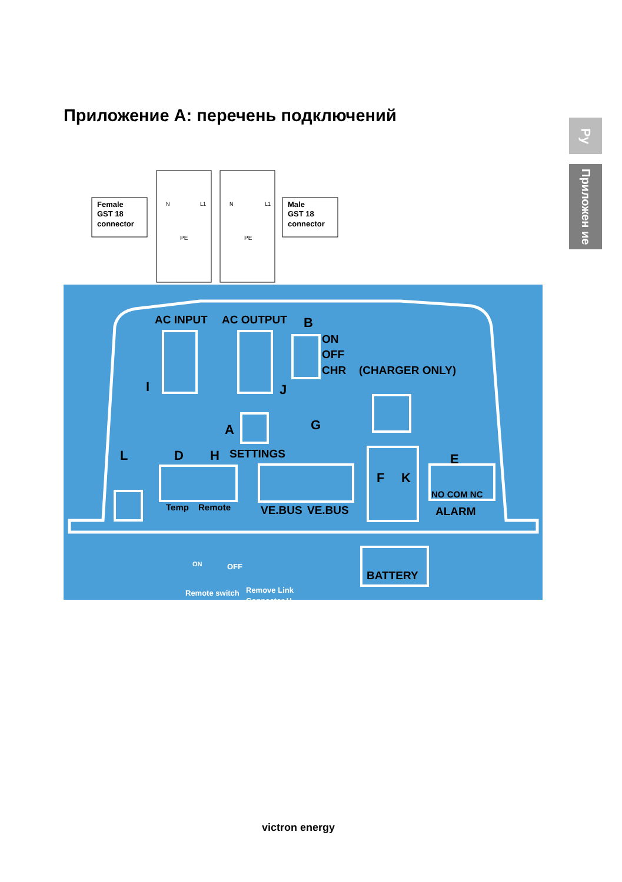Приложение А: перечень подключений
Ру
Приложен ие
Female
GST 18
connector
Male
GST 18
connector
N
L1
N
L1
PE
PE
AC INPUT
AC OUTPUT
B
ON
OFF
CHR
(CHARGER ONLY)
I
J
A
G
L
D
H
SETTINGS
E
F
K
Temp
Remote
VE.BUS
VE.BUS
NO COM NC
ALARM
BATTERY
ON
OFF
Remote switch
Remove Link
Connector H
victron energy